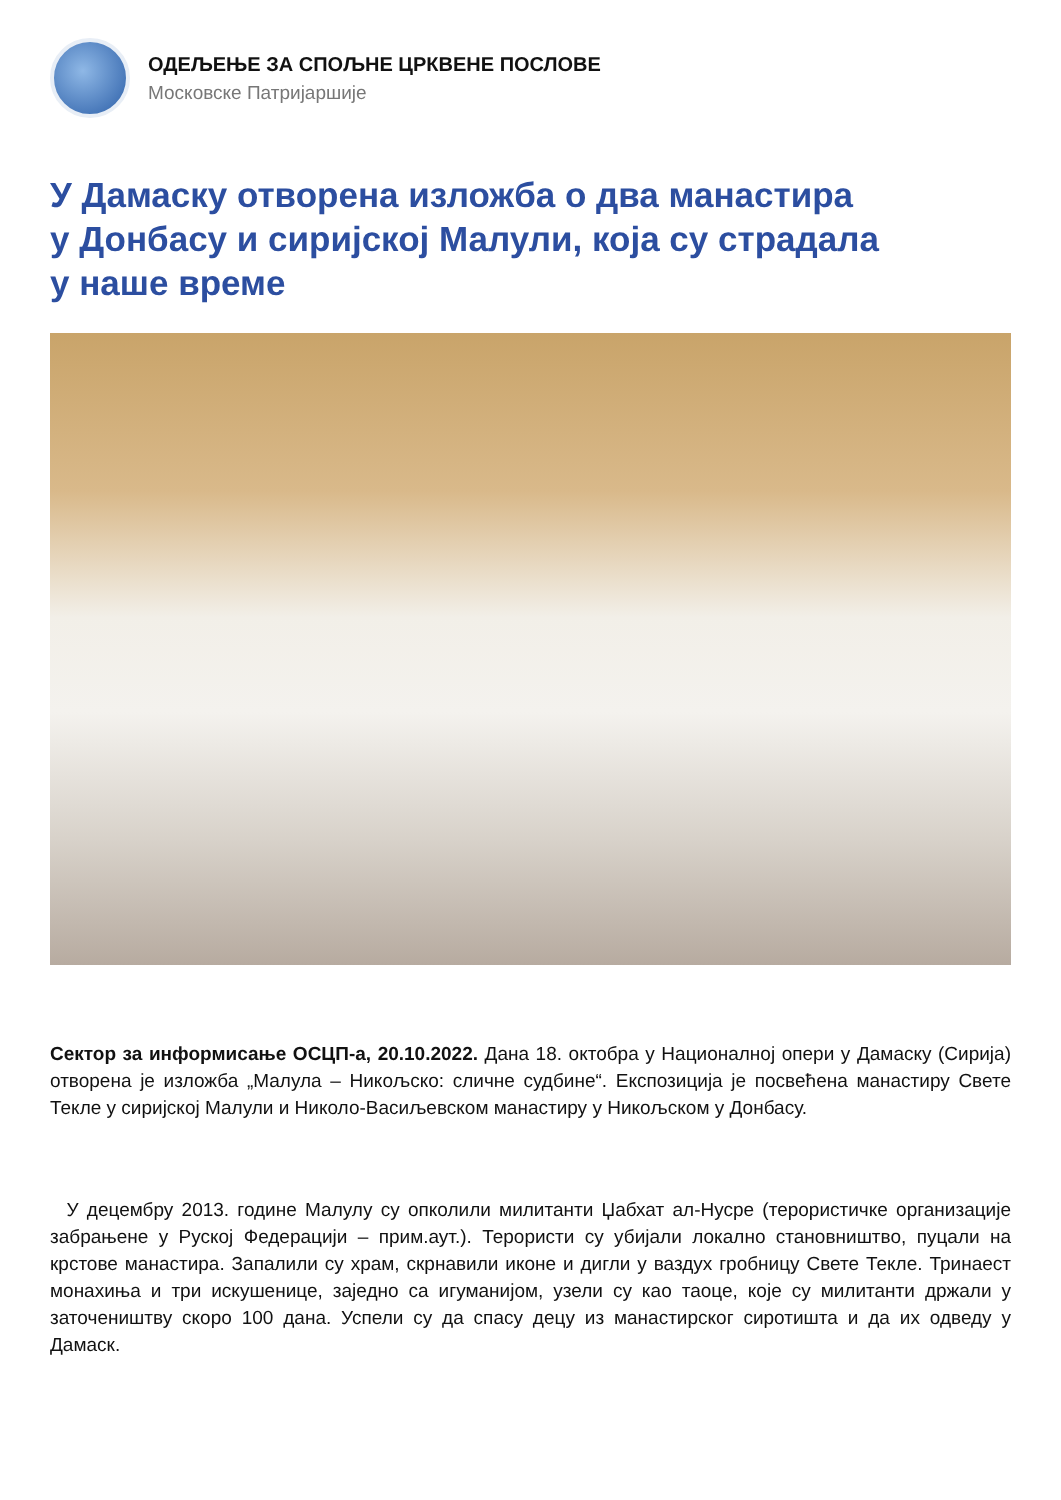ОДЕЉЕЊЕ ЗА СПОЉНЕ ЦРКВЕНЕ ПОСЛОВЕ
Московске Патријаршије
У Дамаску отворена изложба о два манастира
у Донбасу и сиријској Малули, која су страдала
у наше време
Сектор за информисање ОСЦП-а, 20.10.2022. Дана 18. октобра у Националној опери у Дамаску (Сирија) отворена је изложба „Малула – Никољско: сличне судбине“. Експозиција је посвећена манастиру Свете Текле у сиријској Малули и Николо-Васиљевском манастиру у Никољском у Донбасу.
У децембру 2013. године Малулу су опколили милитанти Џабхат ал-Нусре (терористичке организације забрањене у Руској Федерацији – прим.аут.). Терористи су убијали локално становништво, пуцали на крстове манастира. Запалили су храм, скрнавили иконе и дигли у ваздух гробницу Свете Текле. Тринаест монахиња и три искушенице, заједно са игуманијом, узели су као таоце, које су милитанти држали у заточеништву скоро 100 дана. Успели су да спасу децу из манастирског сиротишта и да их одведу у Дамаск.